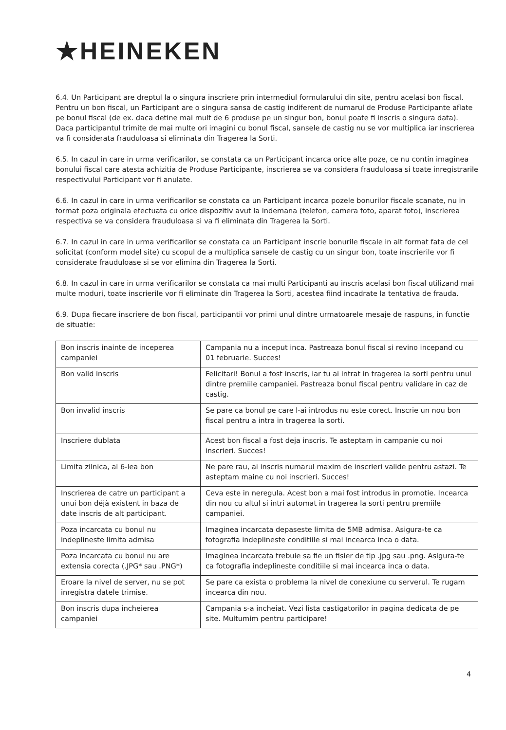★HEINEKEN
6.4. Un Participant are dreptul la o singura inscriere prin intermediul formularului din site, pentru acelasi bon fiscal. Pentru un bon fiscal, un Participant are o singura sansa de castig indiferent de numarul de Produse Participante aflate pe bonul fiscal (de ex. daca detine mai mult de 6 produse pe un singur bon, bonul poate fi inscris o singura data). Daca participantul trimite de mai multe ori imagini cu bonul fiscal, sansele de castig nu se vor multiplica iar inscrierea va fi considerata frauduloasa si eliminata din Tragerea la Sorti.
6.5. In cazul in care in urma verificarilor, se constata ca un Participant incarca orice alte poze, ce nu contin imaginea bonului fiscal care atesta achizitia de Produse Participante, inscrierea se va considera frauduloasa si toate inregistrarile respectivului Participant vor fi anulate.
6.6. In cazul in care in urma verificarilor se constata ca un Participant incarca pozele bonurilor fiscale scanate, nu in format poza originala efectuata cu orice dispozitiv avut la indemana (telefon, camera foto, aparat foto), inscrierea respectiva se va considera frauduloasa si va fi eliminata din Tragerea la Sorti.
6.7. In cazul in care in urma verificarilor se constata ca un Participant inscrie bonurile fiscale in alt format fata de cel solicitat (conform model site) cu scopul de a multiplica sansele de castig cu un singur bon, toate inscrierile vor fi considerate frauduloase si se vor elimina din Tragerea la Sorti.
6.8. In cazul in care in urma verificarilor se constata ca mai multi Participanti au inscris acelasi bon fiscal utilizand mai multe moduri, toate inscrierile vor fi eliminate din Tragerea la Sorti, acestea fiind incadrate la tentativa de frauda.
6.9. Dupa fiecare inscriere de bon fiscal, participantii vor primi unul dintre urmatoarele mesaje de raspuns, in functie de situatie:
| Bon inscris inainte de inceperea campaniei | Campania nu a inceput inca. Pastreaza bonul fiscal si revino incepand cu 01 februarie. Succes! |
| Bon valid inscris | Felicitari! Bonul a fost inscris, iar tu ai intrat in tragerea la sorti pentru unul dintre premiile campaniei. Pastreaza bonul fiscal pentru validare in caz de castig. |
| Bon invalid inscris | Se pare ca bonul pe care l-ai introdus nu este corect. Inscrie un nou bon fiscal pentru a intra in tragerea la sorti. |
| Inscriere dublata | Acest bon fiscal a fost deja inscris. Te asteptam in campanie cu noi inscrieri. Succes! |
| Limita zilnica, al 6-lea bon | Ne pare rau, ai inscris numarul maxim de inscrieri valide pentru astazi. Te asteptam maine cu noi inscrieri. Succes! |
| Inscrierea de catre un participant a unui bon déjà existent in baza de date inscris de alt participant. | Ceva este in neregula. Acest bon a mai fost introdus in promotie. Incearca din nou cu altul si intri automat in tragerea la sorti pentru premiile campaniei. |
| Poza incarcata cu bonul nu indeplineste limita admisa | Imaginea incarcata depaseste limita de 5MB admisa. Asigura-te ca fotografia indeplineste conditiile si mai incearca inca o data. |
| Poza incarcata cu bonul nu are extensia corecta (.JPG* sau .PNG*) | Imaginea incarcata trebuie sa fie un fisier de tip .jpg sau .png. Asigura-te ca fotografia indeplineste conditiile si mai incearca inca o data. |
| Eroare la nivel de server, nu se pot inregistra datele trimise. | Se pare ca exista o problema la nivel de conexiune cu serverul. Te rugam incearca din nou. |
| Bon inscris dupa incheierea campaniei | Campania s-a incheiat. Vezi lista castigatorilor in pagina dedicata de pe site. Multumim pentru participare! |
4